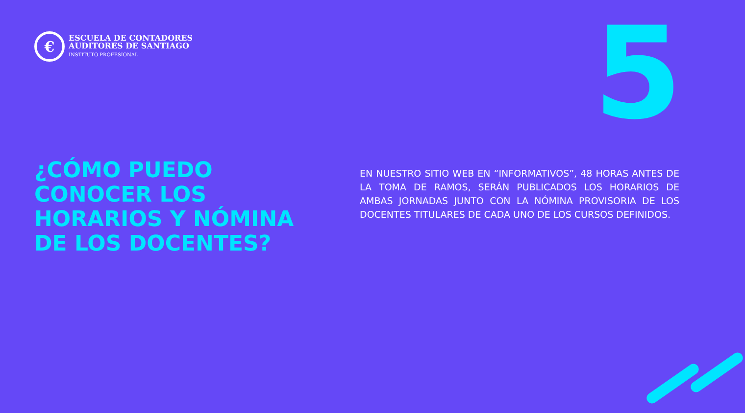€
ESCUELA DE CONTADORES
AUDITORES DE SANTIAGO
INSTITUTO PROFESIONAL
5
¿CÓMO PUEDO CONOCER LOS HORARIOS Y NÓMINA DE LOS DOCENTES?
EN NUESTRO SITIO WEB EN “INFORMATIVOS”, 48 HORAS ANTES DE LA TOMA DE RAMOS, SERÁN PUBLICADOS LOS HORARIOS DE AMBAS JORNADAS JUNTO CON LA NÓMINA PROVISORIA DE LOS DOCENTES TITULARES DE CADA UNO DE LOS CURSOS DEFINIDOS.